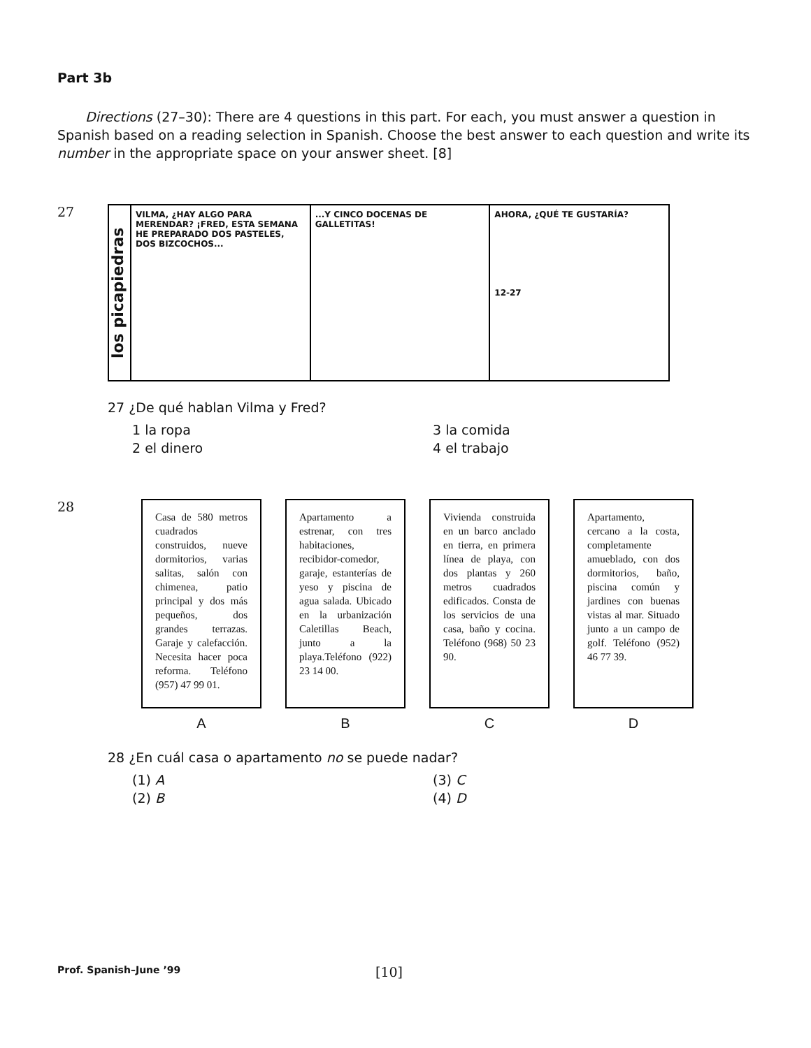Part 3b
Directions (27–30): There are 4 questions in this part. For each, you must answer a question in Spanish based on a reading selection in Spanish. Choose the best answer to each question and write its number in the appropriate space on your answer sheet. [8]
27
los picapiedras
VILMA, ¿HAY ALGO PARA MERENDAR? ¡FRED, ESTA SEMANA HE PREPARADO DOS PASTELES, DOS BIZCOCHOS...
...Y CINCO DOCENAS DE GALLETITAS!
AHORA, ¿QUÉ TE GUSTARÍA?
12-27
27 ¿De qué hablan Vilma y Fred?
1 la ropa
3 la comida
2 el dinero
4 el trabajo
28
Casa de 580 metros cuadrados construidos, nueve dormitorios, varias salitas, salón con chimenea, patio principal y dos más pequeños, dos grandes terrazas. Garaje y calefacción. Necesita hacer poca reforma. Teléfono (957) 47 99 01.
A
Apartamento a estrenar, con tres habitaciones, recibidor-comedor, garaje, estanterías de yeso y piscina de agua salada. Ubicado en la urbanización Caletillas Beach, junto a la playa.Teléfono (922) 23 14 00.
B
Vivienda construida en un barco anclado en tierra, en primera línea de playa, con dos plantas y 260 metros cuadrados edificados. Consta de los servicios de una casa, baño y cocina. Teléfono (968) 50 23 90.
C
Apartamento, cercano a la costa, completamente amueblado, con dos dormitorios, baño, piscina común y jardines con buenas vistas al mar. Situado junto a un campo de golf. Teléfono (952) 46 77 39.
D
28 ¿En cuál casa o apartamento no se puede nadar?
(1) A
(3) C
(2) B
(4) D
Prof. Spanish–June ’99 [10]